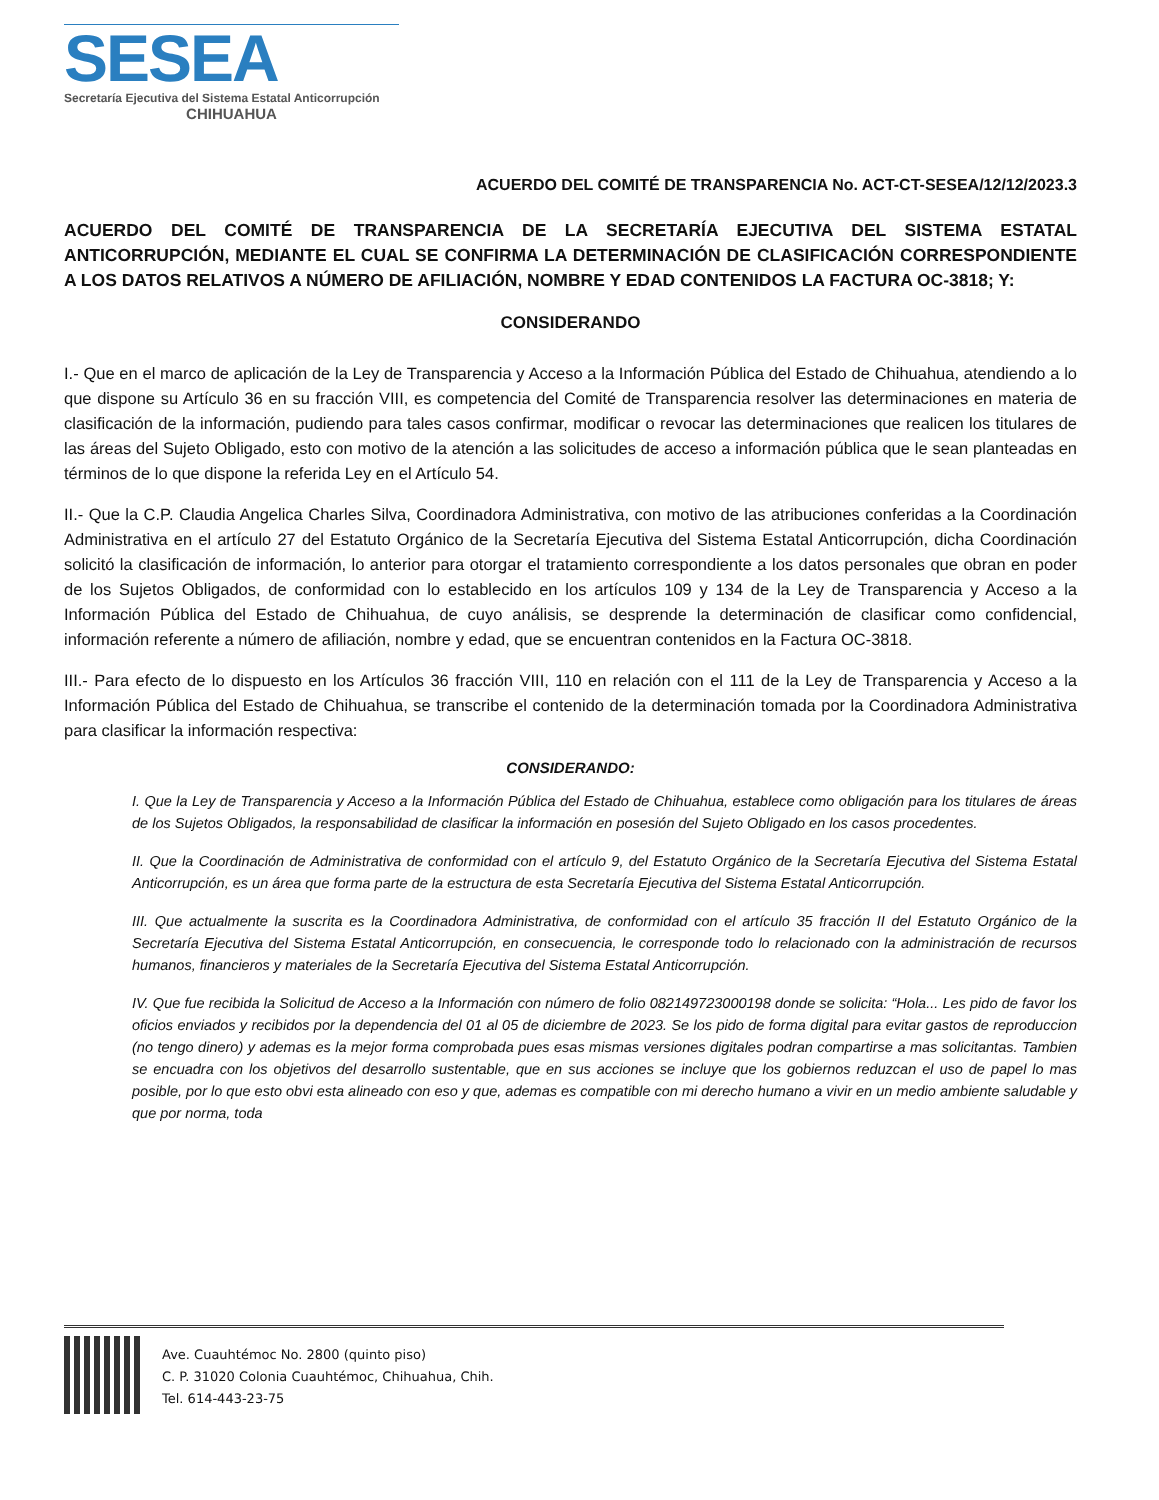SESEA
Secretaría Ejecutiva del Sistema Estatal Anticorrupción
CHIHUAHUA
ACUERDO DEL COMITÉ DE TRANSPARENCIA No. ACT-CT-SESEA/12/12/2023.3
ACUERDO DEL COMITÉ DE TRANSPARENCIA DE LA SECRETARÍA EJECUTIVA DEL SISTEMA ESTATAL ANTICORRUPCIÓN, MEDIANTE EL CUAL SE CONFIRMA LA DETERMINACIÓN DE CLASIFICACIÓN CORRESPONDIENTE A LOS DATOS RELATIVOS A NÚMERO DE AFILIACIÓN, NOMBRE Y EDAD CONTENIDOS LA FACTURA OC-3818; Y:
CONSIDERANDO
I.- Que en el marco de aplicación de la Ley de Transparencia y Acceso a la Información Pública del Estado de Chihuahua, atendiendo a lo que dispone su Artículo 36 en su fracción VIII, es competencia del Comité de Transparencia resolver las determinaciones en materia de clasificación de la información, pudiendo para tales casos confirmar, modificar o revocar las determinaciones que realicen los titulares de las áreas del Sujeto Obligado, esto con motivo de la atención a las solicitudes de acceso a información pública que le sean planteadas en términos de lo que dispone la referida Ley en el Artículo 54.
II.- Que la C.P. Claudia Angelica Charles Silva, Coordinadora Administrativa, con motivo de las atribuciones conferidas a la Coordinación Administrativa en el artículo 27 del Estatuto Orgánico de la Secretaría Ejecutiva del Sistema Estatal Anticorrupción, dicha Coordinación solicitó la clasificación de información, lo anterior para otorgar el tratamiento correspondiente a los datos personales que obran en poder de los Sujetos Obligados, de conformidad con lo establecido en los artículos 109 y 134 de la Ley de Transparencia y Acceso a la Información Pública del Estado de Chihuahua, de cuyo análisis, se desprende la determinación de clasificar como confidencial, información referente a número de afiliación, nombre y edad, que se encuentran contenidos en la Factura OC-3818.
III.- Para efecto de lo dispuesto en los Artículos 36 fracción VIII, 110 en relación con el 111 de la Ley de Transparencia y Acceso a la Información Pública del Estado de Chihuahua, se transcribe el contenido de la determinación tomada por la Coordinadora Administrativa para clasificar la información respectiva:
CONSIDERANDO:
I. Que la Ley de Transparencia y Acceso a la Información Pública del Estado de Chihuahua, establece como obligación para los titulares de áreas de los Sujetos Obligados, la responsabilidad de clasificar la información en posesión del Sujeto Obligado en los casos procedentes.
II. Que la Coordinación de Administrativa de conformidad con el artículo 9, del Estatuto Orgánico de la Secretaría Ejecutiva del Sistema Estatal Anticorrupción, es un área que forma parte de la estructura de esta Secretaría Ejecutiva del Sistema Estatal Anticorrupción.
III. Que actualmente la suscrita es la Coordinadora Administrativa, de conformidad con el artículo 35 fracción II del Estatuto Orgánico de la Secretaría Ejecutiva del Sistema Estatal Anticorrupción, en consecuencia, le corresponde todo lo relacionado con la administración de recursos humanos, financieros y materiales de la Secretaría Ejecutiva del Sistema Estatal Anticorrupción.
IV. Que fue recibida la Solicitud de Acceso a la Información con número de folio 082149723000198 donde se solicita: “Hola... Les pido de favor los oficios enviados y recibidos por la dependencia del 01 al 05 de diciembre de 2023. Se los pido de forma digital para evitar gastos de reproduccion (no tengo dinero) y ademas es la mejor forma comprobada pues esas mismas versiones digitales podran compartirse a mas solicitantas. Tambien se encuadra con los objetivos del desarrollo sustentable, que en sus acciones se incluye que los gobiernos reduzcan el uso de papel lo mas posible, por lo que esto obvi esta alineado con eso y que, ademas es compatible con mi derecho humano a vivir en un medio ambiente saludable y que por norma, toda
Ave. Cuauhtémoc No. 2800 (quinto piso)
C. P. 31020 Colonia Cuauhtémoc, Chihuahua, Chih.
Tel. 614-443-23-75